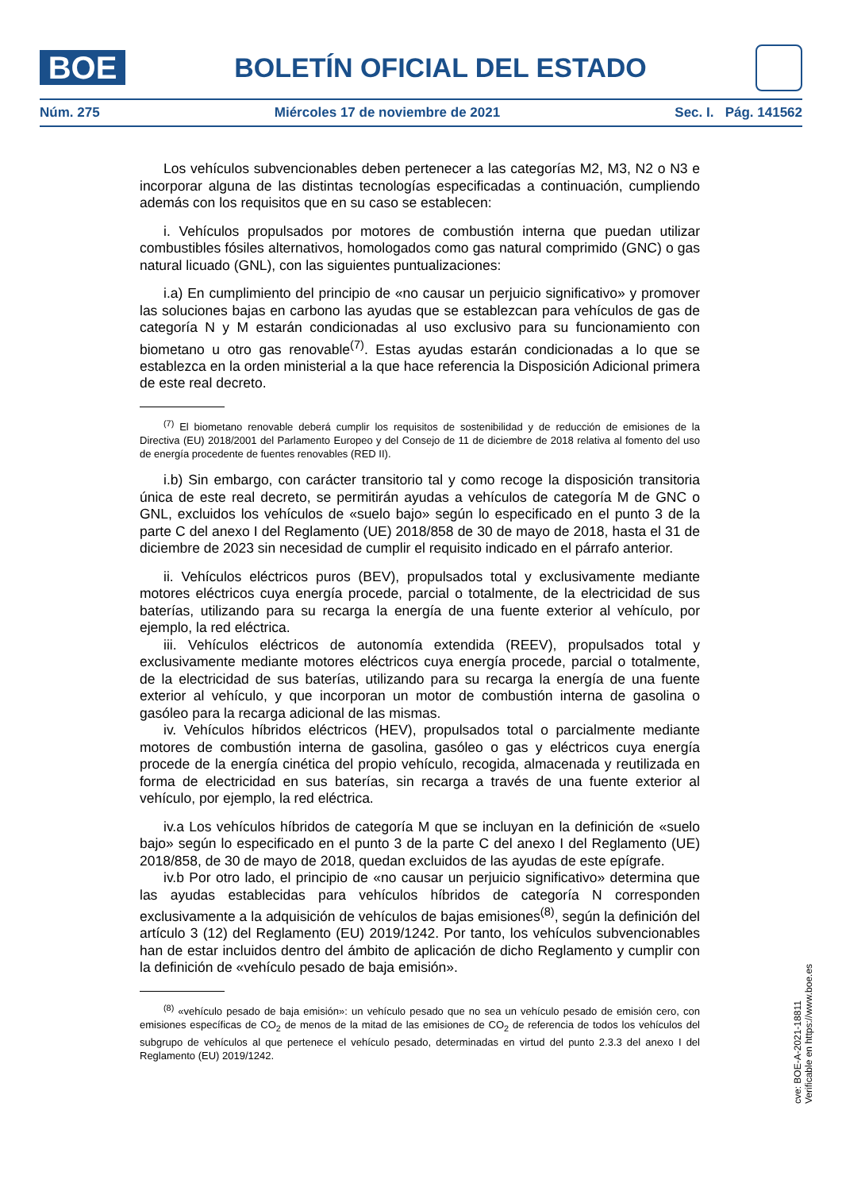BOE
BOLETÍN OFICIAL DEL ESTADO
Núm. 275 Miércoles 17 de noviembre de 2021 Sec. I. Pág. 141562
Los vehículos subvencionables deben pertenecer a las categorías M2, M3, N2 o N3 e incorporar alguna de las distintas tecnologías especificadas a continuación, cumpliendo además con los requisitos que en su caso se establecen:
i. Vehículos propulsados por motores de combustión interna que puedan utilizar combustibles fósiles alternativos, homologados como gas natural comprimido (GNC) o gas natural licuado (GNL), con las siguientes puntualizaciones:
i.a) En cumplimiento del principio de «no causar un perjuicio significativo» y promover las soluciones bajas en carbono las ayudas que se establezcan para vehículos de gas de categoría N y M estarán condicionadas al uso exclusivo para su funcionamiento con biometano u otro gas renovable<sup>(7)</sup>. Estas ayudas estarán condicionadas a lo que se establezca en la orden ministerial a la que hace referencia la Disposición Adicional primera de este real decreto.
<sup>(7)</sup> El biometano renovable deberá cumplir los requisitos de sostenibilidad y de reducción de emisiones de la Directiva (EU) 2018/2001 del Parlamento Europeo y del Consejo de 11 de diciembre de 2018 relativa al fomento del uso de energía procedente de fuentes renovables (RED II).
i.b) Sin embargo, con carácter transitorio tal y como recoge la disposición transitoria única de este real decreto, se permitirán ayudas a vehículos de categoría M de GNC o GNL, excluidos los vehículos de «suelo bajo» según lo especificado en el punto 3 de la parte C del anexo I del Reglamento (UE) 2018/858 de 30 de mayo de 2018, hasta el 31 de diciembre de 2023 sin necesidad de cumplir el requisito indicado en el párrafo anterior.
ii. Vehículos eléctricos puros (BEV), propulsados total y exclusivamente mediante motores eléctricos cuya energía procede, parcial o totalmente, de la electricidad de sus baterías, utilizando para su recarga la energía de una fuente exterior al vehículo, por ejemplo, la red eléctrica.
iii. Vehículos eléctricos de autonomía extendida (REEV), propulsados total y exclusivamente mediante motores eléctricos cuya energía procede, parcial o totalmente, de la electricidad de sus baterías, utilizando para su recarga la energía de una fuente exterior al vehículo, y que incorporan un motor de combustión interna de gasolina o gasóleo para la recarga adicional de las mismas.
iv. Vehículos híbridos eléctricos (HEV), propulsados total o parcialmente mediante motores de combustión interna de gasolina, gasóleo o gas y eléctricos cuya energía procede de la energía cinética del propio vehículo, recogida, almacenada y reutilizada en forma de electricidad en sus baterías, sin recarga a través de una fuente exterior al vehículo, por ejemplo, la red eléctrica.
iv.a Los vehículos híbridos de categoría M que se incluyan en la definición de «suelo bajo» según lo especificado en el punto 3 de la parte C del anexo I del Reglamento (UE) 2018/858, de 30 de mayo de 2018, quedan excluidos de las ayudas de este epígrafe.
iv.b Por otro lado, el principio de «no causar un perjuicio significativo» determina que las ayudas establecidas para vehículos híbridos de categoría N corresponden exclusivamente a la adquisición de vehículos de bajas emisiones<sup>(8)</sup>, según la definición del artículo 3 (12) del Reglamento (EU) 2019/1242. Por tanto, los vehículos subvencionables han de estar incluidos dentro del ámbito de aplicación de dicho Reglamento y cumplir con la definición de «vehículo pesado de baja emisión».
<sup>(8)</sup> «vehículo pesado de baja emisión»: un vehículo pesado que no sea un vehículo pesado de emisión cero, con emisiones específicas de CO<sub>2</sub> de menos de la mitad de las emisiones de CO<sub>2</sub> de referencia de todos los vehículos del subgrupo de vehículos al que pertenece el vehículo pesado, determinadas en virtud del punto 2.3.3 del anexo I del Reglamento (EU) 2019/1242.
cve: BOE-A-2021-18811
Verificable en https://www.boe.es